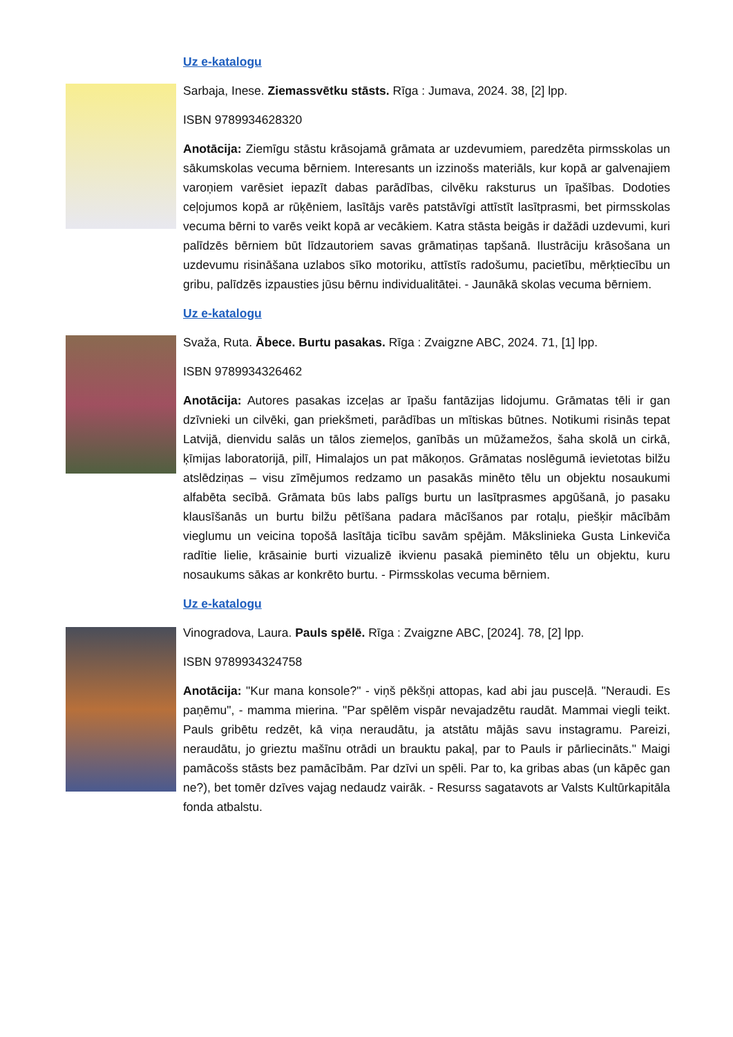Uz e-katalogu
Sarbaja, Inese. Ziemassvētku stāsts. Rīga : Jumava, 2024. 38, [2] lpp.
ISBN 9789934628320
Anotācija: Ziemīgu stāstu krāsojamā grāmata ar uzdevumiem, paredzēta pirmsskolas un sākumskolas vecuma bērniem. Interesants un izzinošs materiāls, kur kopā ar galvenajiem varoņiem varēsiet iepazīt dabas parādības, cilvēku raksturus un īpašības. Dodoties ceļojumos kopā ar rūķēniem, lasītājs varēs patstāvīgi attīstīt lasītprasmi, bet pirmsskolas vecuma bērni to varēs veikt kopā ar vecākiem. Katra stāsta beigās ir dažādi uzdevumi, kuri palīdzēs bērniem būt līdzautoriem savas grāmatiņas tapšanā. Ilustrāciju krāsošana un uzdevumu risināšana uzlabos sīko motoriku, attīstīs radošumu, pacietību, mērķtiecību un gribu, palīdzēs izpausties jūsu bērnu individualitātei. - Jaunākā skolas vecuma bērniem.
Uz e-katalogu
Svaža, Ruta. Ābece. Burtu pasakas. Rīga : Zvaigzne ABC, 2024. 71, [1] lpp.
ISBN 9789934326462
Anotācija: Autores pasakas izceļas ar īpašu fantāzijas lidojumu. Grāmatas tēli ir gan dzīvnieki un cilvēki, gan priekšmeti, parādības un mītiskas būtnes. Notikumi risinās tepat Latvijā, dienvidu salās un tālos ziemeļos, ganībās un mūžamežos, šaha skolā un cirkā, ķīmijas laboratorijā, pilī, Himalajos un pat mākoņos. Grāmatas noslēgumā ievietotas bilžu atslēdziņas – visu zīmējumos redzamo un pasakās minēto tēlu un objektu nosaukumi alfabēta secībā. Grāmata būs labs palīgs burtu un lasītprasmes apgūšanā, jo pasaku klausīšanās un burtu bilžu pētīšana padara mācīšanos par rotaļu, piešķir mācībām vieglumu un veicina topošā lasītāja ticību savām spējām. Mākslinieka Gusta Linkeviča radītie lielie, krāsainie burti vizualizē ikvienu pasakā pieminēto tēlu un objektu, kuru nosaukums sākas ar konkrēto burtu. - Pirmsskolas vecuma bērniem.
Uz e-katalogu
Vinogradova, Laura. Pauls spēlē. Rīga : Zvaigzne ABC, [2024]. 78, [2] lpp.
ISBN 9789934324758
Anotācija: "Kur mana konsole?" - viņš pēkšņi attopas, kad abi jau pusceļā. "Neraudi. Es paņēmu", - mamma mierina. "Par spēlēm vispār nevajadzētu raudāt. Mammai viegli teikt. Pauls gribētu redzēt, kā viņa neraudātu, ja atstātu mājās savu instagramu. Pareizi, neraudātu, jo grieztu mašīnu otrādi un brauktu pakaļ, par to Pauls ir pārliecināts." Maigi pamācošs stāsts bez pamācībām. Par dzīvi un spēli. Par to, ka gribas abas (un kāpēc gan ne?), bet tomēr dzīves vajag nedaudz vairāk. - Resurss sagatavots ar Valsts Kultūrkapitāla fonda atbalstu.